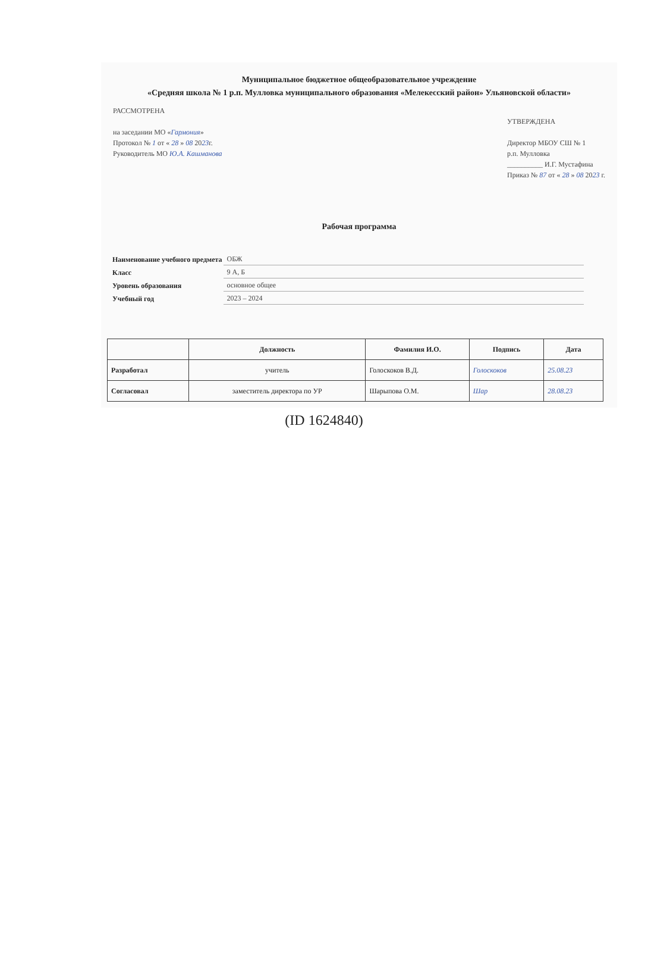Муниципальное бюджетное общеобразовательное учреждение
«Средняя школа № 1 р.п. Мулловка муниципального образования «Мелекесский район» Ульяновской области»
РАССМОТРЕНА
на заседании МО «Гармония»
Протокол № 1 от « 28 » 08 2023г.
Руководитель МО Ю.А. Кашманова
УТВЕРЖДЕНА
Директор МБОУ СШ № 1
р.п. Мулловка
__________ И.Г. Мустафина
Приказ № 87 от « 28 » 08 2023 г.
Рабочая программа
| Наименование учебного предмета | ОБЖ |
| Класс | 9 А, Б |
| Уровень образования | основное общее |
| Учебный год | 2023 – 2024 |
| | Должность | Фамилия И.О. | Подпись | Дата |
| --- | --- | --- | --- | --- |
| Разработал | учитель | Голоскоков В.Д. | Голоскоков | 25.08.23 |
| Согласовал | заместитель директора по УР | Шарыпова О.М. | Шар | 28.08.23 |
(ID 1624840)